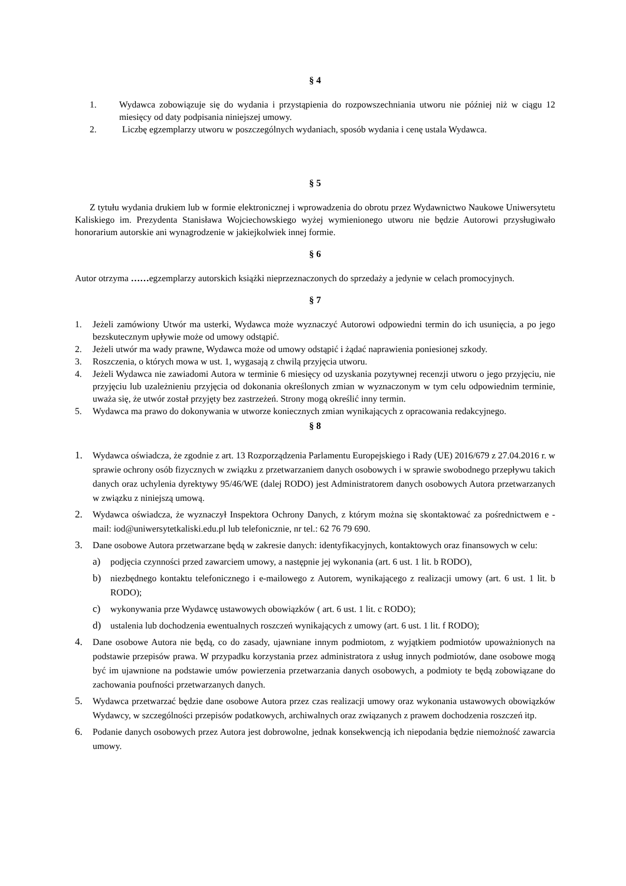§ 4
1. Wydawca zobowiązuje się do wydania i przystąpienia do rozpowszechniania utworu nie później niż w ciągu 12 miesięcy od daty podpisania niniejszej umowy.
2. Liczbę egzemplarzy utworu w poszczególnych wydaniach, sposób wydania i cenę ustala Wydawca.
§ 5
Z tytułu wydania drukiem lub w formie elektronicznej i wprowadzenia do obrotu przez Wydawnictwo Naukowe Uniwersytetu Kaliskiego im. Prezydenta Stanisława Wojciechowskiego wyżej wymienionego utworu nie będzie Autorowi przysługiwało honorarium autorskie ani wynagrodzenie w jakiejkolwiek innej formie.
§ 6
Autor otrzyma ……egzemplarzy autorskich książki nieprzeznaczonych do sprzedaży a jedynie w celach promocyjnych.
§ 7
1. Jeżeli zamówiony Utwór ma usterki, Wydawca może wyznaczyć Autorowi odpowiedni termin do ich usunięcia, a po jego bezskutecznym upływie może od umowy odstąpić.
2. Jeżeli utwór ma wady prawne, Wydawca może od umowy odstąpić i żądać naprawienia poniesionej szkody.
3. Roszczenia, o których mowa w ust. 1, wygasają z chwilą przyjęcia utworu.
4. Jeżeli Wydawca nie zawiadomi Autora w terminie 6 miesięcy od uzyskania pozytywnej recenzji utworu o jego przyjęciu, nie przyjęciu lub uzależnieniu przyjęcia od dokonania określonych zmian w wyznaczonym w tym celu odpowiednim terminie, uważa się, że utwór został przyjęty bez zastrzeżeń. Strony mogą określić inny termin.
5. Wydawca ma prawo do dokonywania w utworze koniecznych zmian wynikających z opracowania redakcyjnego.
§ 8
1. Wydawca oświadcza, że zgodnie z art. 13 Rozporządzenia Parlamentu Europejskiego i Rady (UE) 2016/679 z 27.04.2016 r. w sprawie ochrony osób fizycznych w związku z przetwarzaniem danych osobowych i w sprawie swobodnego przepływu takich danych oraz uchylenia dyrektywy 95/46/WE (dalej RODO) jest Administratorem danych osobowych Autora przetwarzanych w związku z niniejszą umową.
2. Wydawca oświadcza, że wyznaczył Inspektora Ochrony Danych, z którym można się skontaktować za pośrednictwem e - mail: iod@uniwersytetkaliski.edu.pl lub telefonicznie, nr tel.: 62 76 79 690.
3. Dane osobowe Autora przetwarzane będą w zakresie danych: identyfikacyjnych, kontaktowych oraz finansowych w celu:
a) podjęcia czynności przed zawarciem umowy, a następnie jej wykonania (art. 6 ust. 1 lit. b RODO),
b) niezbędnego kontaktu telefonicznego i e-mailowego z Autorem, wynikającego z realizacji umowy (art. 6 ust. 1 lit. b RODO);
c) wykonywania prze Wydawcę ustawowych obowiązków ( art. 6 ust. 1 lit. c RODO);
d) ustalenia lub dochodzenia ewentualnych roszczeń wynikających z umowy (art. 6 ust. 1 lit. f RODO);
4. Dane osobowe Autora nie będą, co do zasady, ujawniane innym podmiotom, z wyjątkiem podmiotów upoważnionych na podstawie przepisów prawa. W przypadku korzystania przez administratora z usług innych podmiotów, dane osobowe mogą być im ujawnione na podstawie umów powierzenia przetwarzania danych osobowych, a podmioty te będą zobowiązane do zachowania poufności przetwarzanych danych.
5. Wydawca przetwarzać będzie dane osobowe Autora przez czas realizacji umowy oraz wykonania ustawowych obowiązków Wydawcy, w szczególności przepisów podatkowych, archiwalnych oraz związanych z prawem dochodzenia roszczeń itp.
6. Podanie danych osobowych przez Autora jest dobrowolne, jednak konsekwencją ich niepodania będzie niemożność zawarcia umowy.